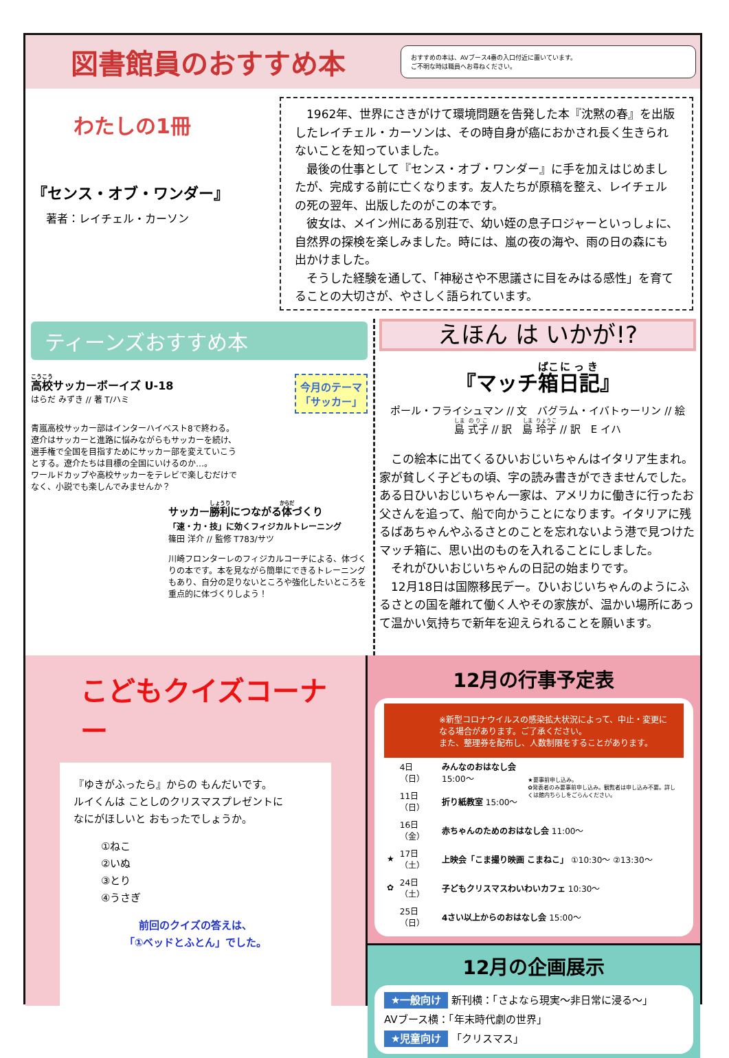図書館員のおすすめ本
おすすめの本は、AVブース4番の入口付近に置いています。
ご不明な時は職員へお尋ねください。
わたしの1冊
『センス・オブ・ワンダー』
著者：レイチェル・カーソン
　1962年、世界にさきがけて環境問題を告発した本『沈黙の春』を出版したレイチェル・カーソンは、その時自身が癌におかされ長く生きられないことを知っていました。
　最後の仕事として『センス・オブ・ワンダー』に手を加えはじめましたが、完成する前に亡くなります。友人たちが原稿を整え、レイチェルの死の翌年、出版したのがこの本です。
　彼女は、メイン州にある別荘で、幼い姪の息子ロジャーといっしょに、自然界の探検を楽しみました。時には、嵐の夜の海や、雨の日の森にも出かけました。
　そうした経験を通して、「神秘さや不思議さに目をみはる感性」を育てることの大切さが、やさしく語られています。
ティーンズおすすめ本
高校サッカーボーイズ U-18
はらだ みずき // 著 T/ハミ
今月のテーマ
「サッカー」
青嵐高校サッカー部はインターハイベスト8で終わる。遼介はサッカーと進路に悩みながらもサッカーを続け、選手権で全国を目指すためにサッカー部を変えていこうとする。遼介たちは目標の全国にいけるのか…。
ワールドカップや高校サッカーをテレビで楽しむだけでなく、小説でも楽しんでみませんか？
サッカー勝利につながる体づくり
「速・力・技」に効くフィジカルトレーニング
篠田 洋介 // 監修 T783/サツ
川崎フロンターレのフィジカルコーチによる、体づくりの本です。本を見ながら簡単にできるトレーニングもあり、自分の足りないところや強化したいところを重点的に体づくりしよう！
えほん は いかが!?
『マッチ箱日記』
ポール・フライシュマン // 文　バグラム・イバトゥーリン // 絵
島 式子 // 訳　島 玲子 // 訳　E イハ
　この絵本に出てくるひいおじいちゃんはイタリア生まれ。家が貧しく子どもの頃、字の読み書きができませんでした。ある日ひいおじいちゃん一家は、アメリカに働きに行ったお父さんを追って、船で向かうことになります。イタリアに残るばあちゃんやふるさとのことを忘れないよう港で見つけたマッチ箱に、思い出のものを入れることにしました。
　それがひいおじいちゃんの日記の始まりです。
　12月18日は国際移民デー。ひいおじいちゃんのようにふるさとの国を離れて働く人やその家族が、温かい場所にあって温かい気持ちで新年を迎えられることを願います。
こどもクイズコーナー
『ゆきがふったら』からの もんだいです。
ルイくんは ことしのクリスマスプレゼントに
なにがほしいと おもったでしょうか。
①ねこ
②いぬ
③とり
④うさぎ
前回のクイズの答えは、
「①ベッドとふとん」でした。
12月の行事予定表
※新型コロナウイルスの感染拡大状況によって、中止・変更になる場合があります。ご了承ください。
また、整理券を配布し、人数制限をすることがあります。
| | 4日（日） | みんなのおはなし会 15:00〜 | ★要事前申し込み。 ✿発表者のみ要事前申し込み。観覧者は申し込み不要。詳しくは館内ちらしをごらんください。 |
| | 11日（日） | 折り紙教室 15:00〜 | |
| | 16日（金） | 赤ちゃんのためのおはなし会 11:00〜 | |
| ★ | 17日（土） | 上映会「こま撮り映画 こまねこ」 ①10:30〜 ②13:30〜 | |
| ✿ | 24日（土） | 子どもクリスマスわいわいカフェ 10:30〜 | |
| | 25日（日） | 4さい以上からのおはなし会 15:00〜 | |
12月の企画展示
★一般向け 新刊横：「さよなら現実〜非日常に浸る〜」
AVブース横：「年末時代劇の世界」
★児童向け 「クリスマス」